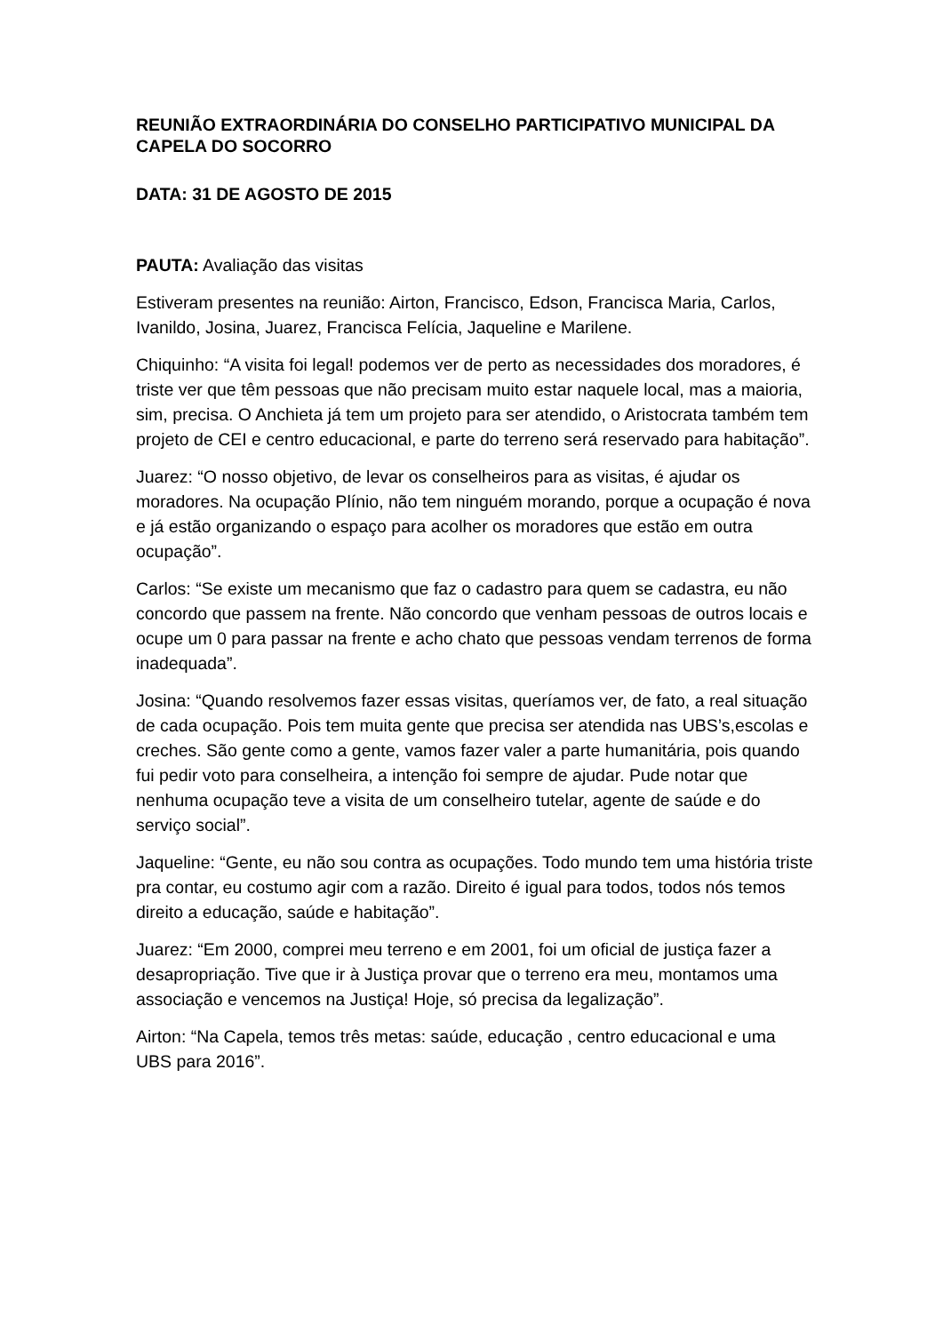REUNIÃO EXTRAORDINÁRIA DO CONSELHO PARTICIPATIVO MUNICIPAL DA CAPELA DO SOCORRO
DATA: 31 DE AGOSTO DE 2015
PAUTA: Avaliação das visitas
Estiveram presentes na reunião: Airton, Francisco, Edson, Francisca Maria, Carlos, Ivanildo, Josina, Juarez, Francisca Felícia, Jaqueline e Marilene.
Chiquinho: “A visita foi legal! podemos ver de perto as necessidades dos moradores, é triste ver que têm pessoas que não precisam muito estar naquele local, mas a maioria, sim, precisa. O Anchieta já tem um projeto para ser atendido, o Aristocrata também tem projeto de CEI e centro educacional, e parte do terreno será reservado para habitação”.
Juarez: “O nosso objetivo, de levar os conselheiros para as visitas, é ajudar os moradores. Na ocupação Plínio, não tem ninguém morando, porque a ocupação é nova e já estão organizando o espaço para acolher os moradores que estão em outra ocupação”.
Carlos: “Se existe um mecanismo que faz o cadastro para quem se cadastra, eu não concordo que passem na frente. Não concordo que venham pessoas de outros locais e ocupe um 0 para passar na frente e acho chato que pessoas vendam terrenos de forma inadequada”.
Josina: “Quando resolvemos fazer essas visitas, queríamos ver, de fato, a real situação de cada ocupação. Pois tem muita gente que precisa ser atendida nas UBS’s,escolas e creches. São gente como a gente, vamos fazer valer a parte humanitária, pois quando fui pedir voto para conselheira, a intenção foi sempre de ajudar. Pude notar que nenhuma ocupação teve a visita de um conselheiro tutelar, agente de saúde e do serviço social”.
Jaqueline: “Gente, eu não sou contra as ocupações. Todo mundo tem uma história triste pra contar, eu costumo agir com a razão. Direito é igual para todos, todos nós temos direito a educação, saúde e habitação”.
Juarez: “Em 2000, comprei meu terreno e em 2001, foi um oficial de justiça fazer a desapropriação. Tive que ir à Justiça provar que o terreno era meu, montamos uma associação e vencemos na Justiça! Hoje, só precisa da legalização”.
Airton: “Na Capela, temos três metas: saúde, educação , centro educacional e uma UBS para 2016”.